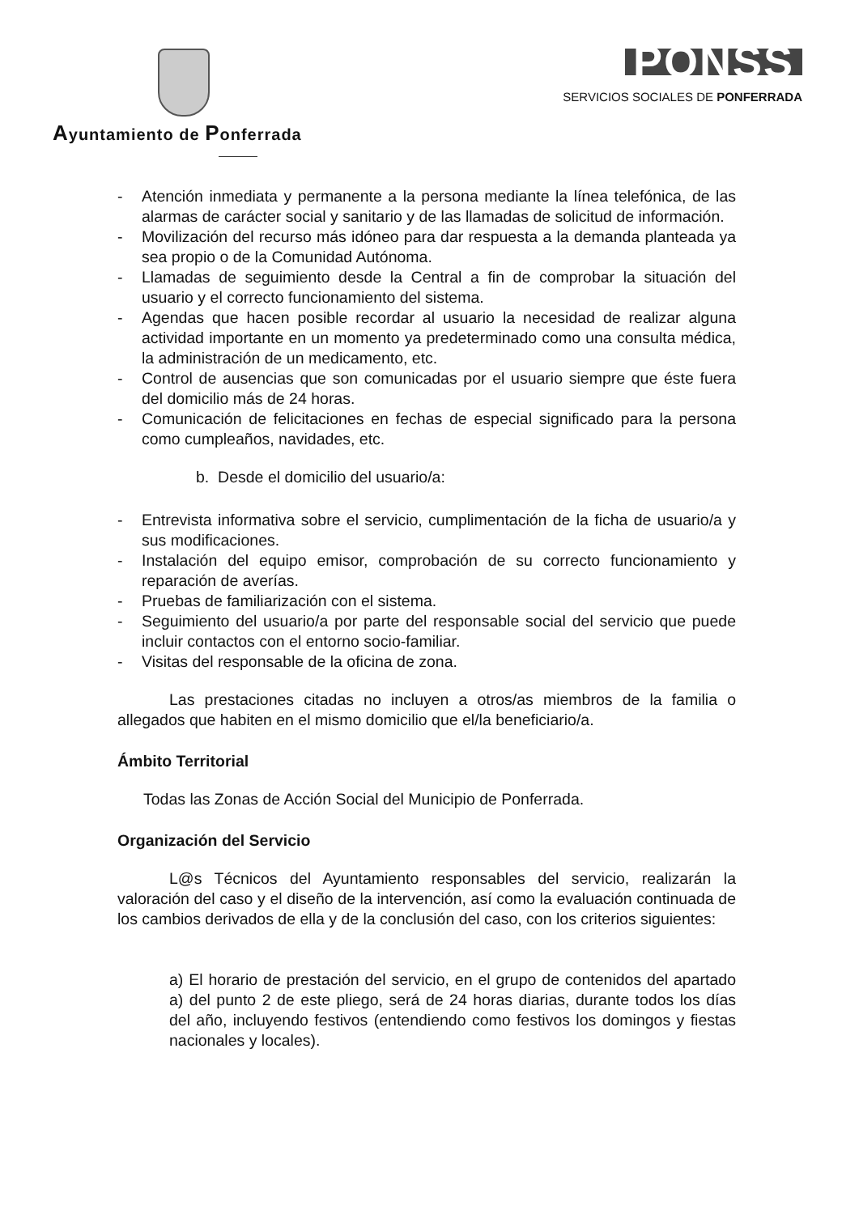Ayuntamiento de Ponferrada
PONSS
SERVICIOS SOCIALES DE PONFERRADA
- Atención inmediata y permanente a la persona mediante la línea telefónica, de las alarmas de carácter social y sanitario y de las llamadas de solicitud de información.
- Movilización del recurso más idóneo para dar respuesta a la demanda planteada ya sea propio o de la Comunidad Autónoma.
- Llamadas de seguimiento desde la Central a fin de comprobar la situación del usuario y el correcto funcionamiento del sistema.
- Agendas que hacen posible recordar al usuario la necesidad de realizar alguna actividad importante en un momento ya predeterminado como una consulta médica, la administración de un medicamento, etc.
- Control de ausencias que son comunicadas por el usuario siempre que éste fuera del domicilio más de 24 horas.
- Comunicación de felicitaciones en fechas de especial significado para la persona como cumpleaños, navidades, etc.
b. Desde el domicilio del usuario/a:
- Entrevista informativa sobre el servicio, cumplimentación de la ficha de usuario/a y sus modificaciones.
- Instalación del equipo emisor, comprobación de su correcto funcionamiento y reparación de averías.
- Pruebas de familiarización con el sistema.
- Seguimiento del usuario/a por parte del responsable social del servicio que puede incluir contactos con el entorno socio-familiar.
- Visitas del responsable de la oficina de zona.
Las prestaciones citadas no incluyen a otros/as miembros de la familia o allegados que habiten en el mismo domicilio que el/la beneficiario/a.
Ámbito Territorial
Todas las Zonas de Acción Social del Municipio de Ponferrada.
Organización del Servicio
L@s Técnicos del Ayuntamiento responsables del servicio, realizarán la valoración del caso y el diseño de la intervención, así como la evaluación continuada de los cambios derivados de ella y de la conclusión del caso, con los criterios siguientes:
a) El horario de prestación del servicio, en el grupo de contenidos del apartado a) del punto 2 de este pliego, será de 24 horas diarias, durante todos los días del año, incluyendo festivos (entendiendo como festivos los domingos y fiestas nacionales y locales).